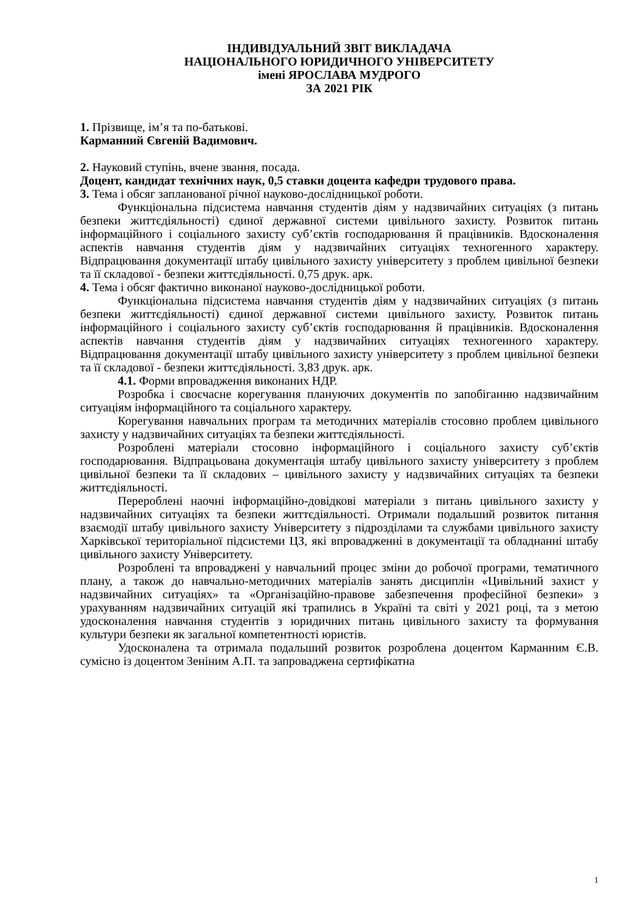ІНДИВІДУАЛЬНИЙ ЗВІТ ВИКЛАДАЧА
НАЦІОНАЛЬНОГО ЮРИДИЧНОГО УНІВЕРСИТЕТУ
імені ЯРОСЛАВА МУДРОГО
ЗА 2021 РІК
1. Прізвище, ім’я та по-батькові.
Карманний Євгеній Вадимович.
2. Науковий ступінь, вчене звання, посада.
Доцент, кандидат технічних наук, 0,5 ставки доцента кафедри трудового права.
3. Тема і обсяг запланованої річної науково-дослідницької роботи.
Функціональна підсистема навчання студентів діям у надзвичайних ситуаціях (з питань безпеки життєдіяльності) єдиної державної системи цивільного захисту. Розвиток питань інформаційного і соціального захисту суб’єктів господарювання й працівників. Вдосконалення аспектів навчання студентів діям у надзвичайних ситуаціях техногенного характеру. Відпрацювання документації штабу цивільного захисту університету з проблем цивільної безпеки та її складової - безпеки життєдіяльності. 0,75 друк. арк.
4. Тема і обсяг фактично виконаної науково-дослідницької роботи.
Функціональна підсистема навчання студентів діям у надзвичайних ситуаціях (з питань безпеки життєдіяльності) єдиної державної системи цивільного захисту. Розвиток питань інформаційного і соціального захисту суб’єктів господарювання й працівників. Вдосконалення аспектів навчання студентів діям у надзвичайних ситуаціях техногенного характеру. Відпрацювання документації штабу цивільного захисту університету з проблем цивільної безпеки та її складової - безпеки життєдіяльності. 3,83 друк. арк.
4.1. Форми впровадження виконаних НДР.
Розробка і своєчасне корегування плануючих документів по запобіганню надзвичайним ситуаціям інформаційного та соціального характеру.
Корегування навчальних програм та методичних матеріалів стосовно проблем цивільного захисту у надзвичайних ситуаціях та безпеки життєдіяльності.
Розроблені матеріали стосовно інформаційного і соціального захисту суб’єктів господарювання. Відпрацьована документація штабу цивільного захисту університету з проблем цивільної безпеки та її складових – цивільного захисту у надзвичайних ситуаціях та безпеки життєдіяльності.
Перероблені наочні інформаційно-довідкові матеріали з питань цивільного захисту у надзвичайних ситуаціях та безпеки життєдіяльності. Отримали подальший розвиток питання взаємодії штабу цивільного захисту Університету з підрозділами та службами цивільного захисту Харківської територіальної підсистеми ЦЗ, які впровадженні в документації та обладнанні штабу цивільного захисту Університету.
Розроблені та впроваджені у навчальний процес зміни до робочої програми, тематичного плану, а також до навчально-методичних матеріалів занять дисциплін «Цивільний захист у надзвичайних ситуаціях» та «Організаційно-правове забезпечення професійної безпеки» з урахуванням надзвичайних ситуацій які трапились в Україні та світі у 2021 році, та з метою удосконалення навчання студентів з юридичних питань цивільного захисту та формування культури безпеки як загальної компетентності юристів.
Удосконалена та отримала подальший розвиток розроблена доцентом Карманним Є.В. сумісно із доцентом Зеніним А.П. та запроваджена сертифікатна
1